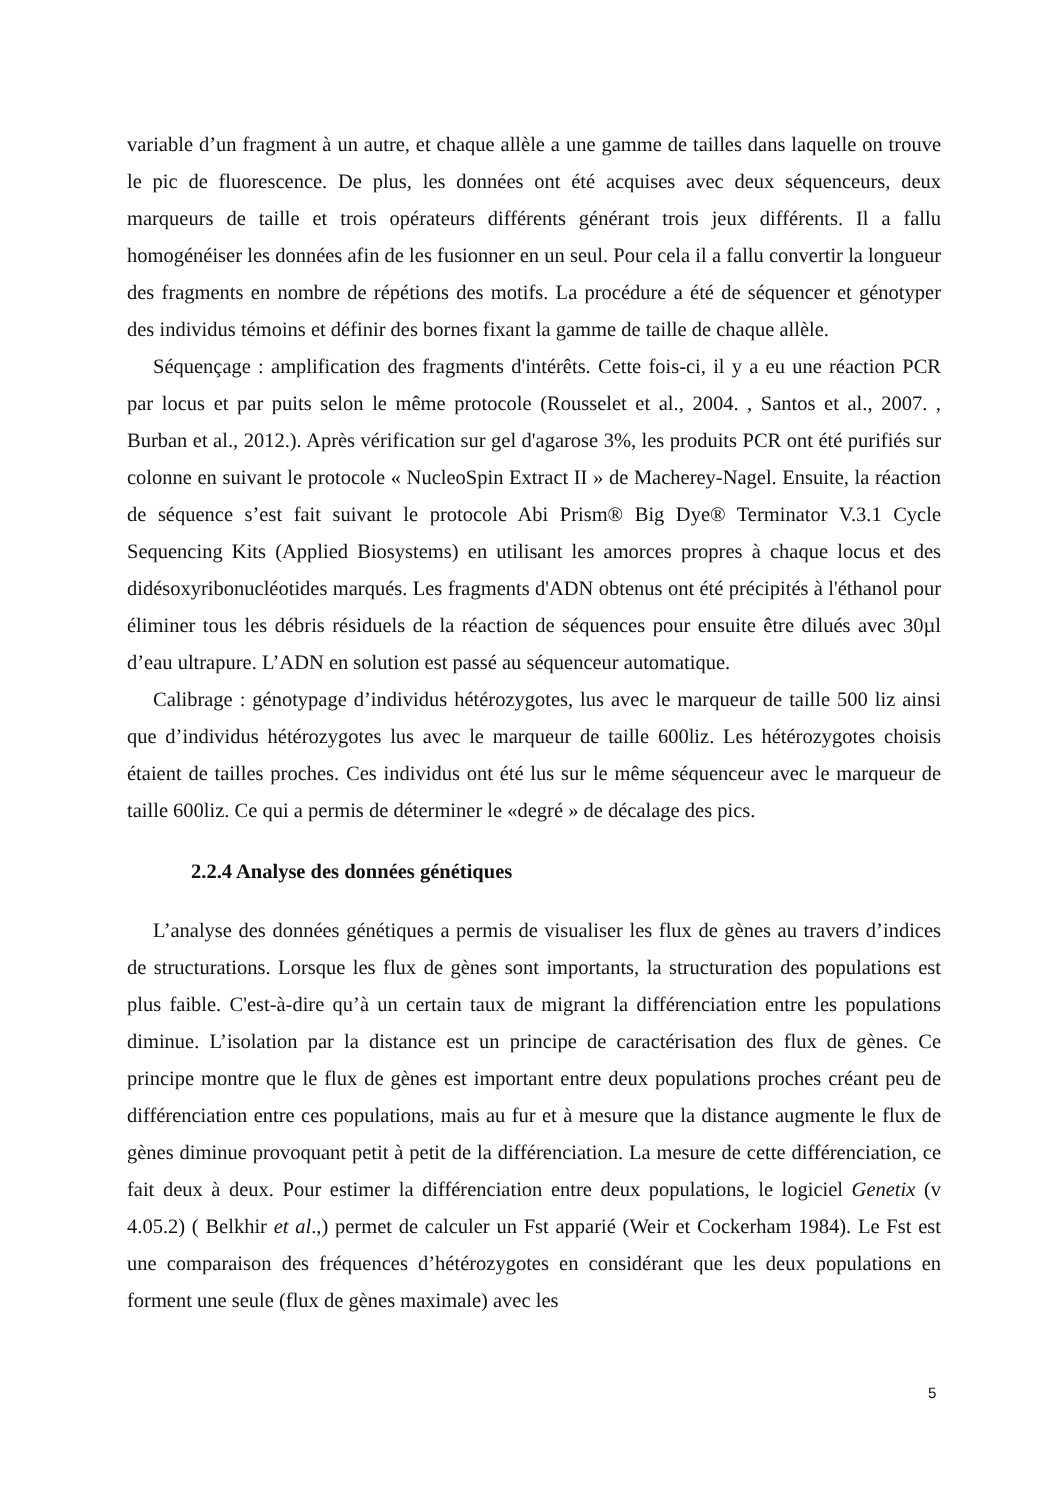variable d’un fragment à un autre, et chaque allèle a une gamme de tailles dans laquelle on trouve le pic de fluorescence. De plus, les données ont été acquises avec deux séquenceurs, deux marqueurs de taille et trois opérateurs différents générant trois jeux différents. Il a fallu homogénéiser les données afin de les fusionner en un seul. Pour cela il a fallu convertir la longueur des fragments en nombre de répétions des motifs. La procédure a été de séquencer et génotyper des individus témoins et définir des bornes fixant la gamme de taille de chaque allèle.
Séquençage : amplification des fragments d'intérêts. Cette fois-ci, il y a eu une réaction PCR par locus et par puits selon le même protocole (Rousselet et al., 2004. , Santos et al., 2007. , Burban et al., 2012.). Après vérification sur gel d'agarose 3%, les produits PCR ont été purifiés sur colonne en suivant le protocole « NucleoSpin Extract II » de Macherey-Nagel. Ensuite, la réaction de séquence s’est fait suivant le protocole Abi Prism® Big Dye® Terminator V.3.1 Cycle Sequencing Kits (Applied Biosystems) en utilisant les amorces propres à chaque locus et des didésoxyribonucléotides marqués. Les fragments d'ADN obtenus ont été précipités à l'éthanol pour éliminer tous les débris résiduels de la réaction de séquences pour ensuite être dilués avec 30µl d’eau ultrapure. L’ADN en solution est passé au séquenceur automatique.
Calibrage : génotypage d’individus hétérozygotes, lus avec le marqueur de taille 500 liz ainsi que d’individus hétérozygotes lus avec le marqueur de taille 600liz. Les hétérozygotes choisis étaient de tailles proches. Ces individus ont été lus sur le même séquenceur avec le marqueur de taille 600liz. Ce qui a permis de déterminer le «degré » de décalage des pics.
2.2.4 Analyse des données génétiques
L’analyse des données génétiques a permis de visualiser les flux de gènes au travers d’indices de structurations. Lorsque les flux de gènes sont importants, la structuration des populations est plus faible. C'est-à-dire qu’à un certain taux de migrant la différenciation entre les populations diminue. L’isolation par la distance est un principe de caractérisation des flux de gènes. Ce principe montre que le flux de gènes est important entre deux populations proches créant peu de différenciation entre ces populations, mais au fur et à mesure que la distance augmente le flux de gènes diminue provoquant petit à petit de la différenciation. La mesure de cette différenciation, ce fait deux à deux. Pour estimer la différenciation entre deux populations, le logiciel Genetix (v 4.05.2) ( Belkhir et al.,) permet de calculer un Fst apparié (Weir et Cockerham 1984). Le Fst est une comparaison des fréquences d’hétérozygotes en considérant que les deux populations en forment une seule (flux de gènes maximale) avec les
5